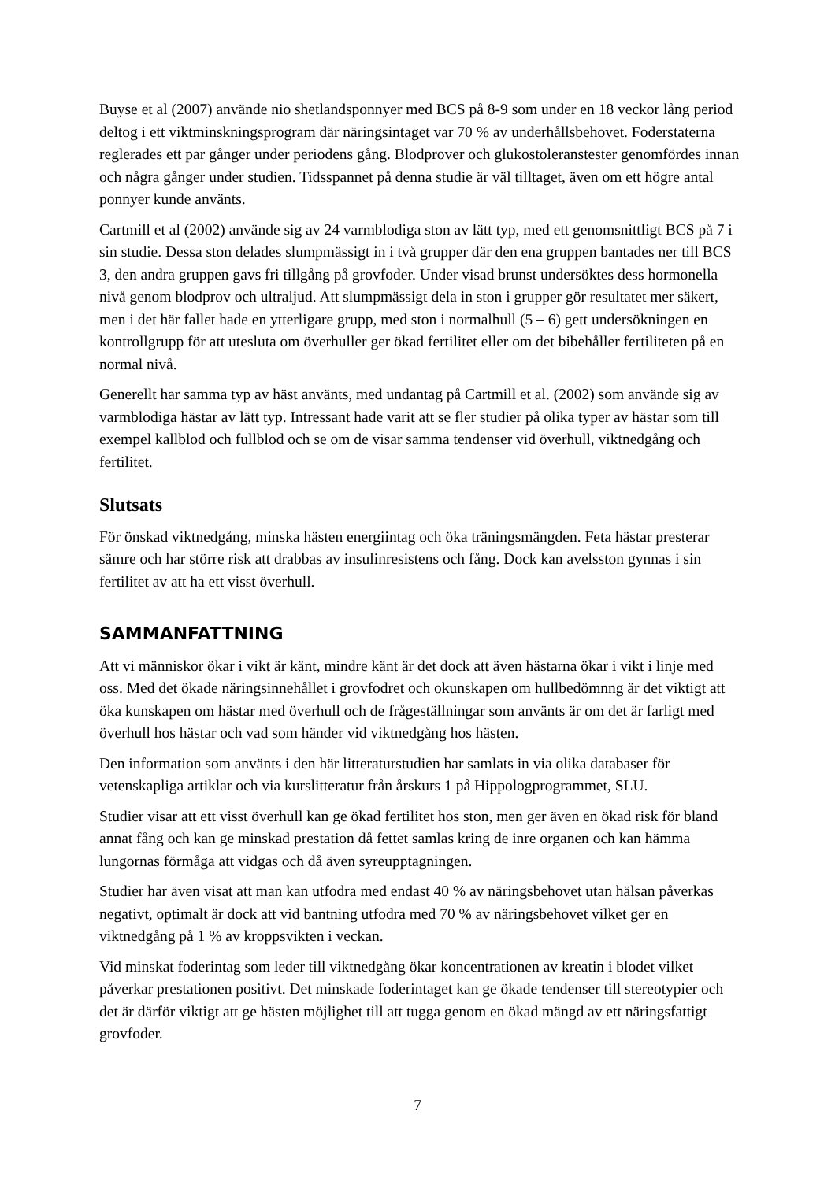Buyse et al (2007) använde nio shetlandsponnyer med BCS på 8-9 som under en 18 veckor lång period deltog i ett viktminskningsprogram där näringsintaget var 70 % av underhållsbehovet. Foderstaterna reglerades ett par gånger under periodens gång. Blodprover och glukostoleranstester genomfördes innan och några gånger under studien. Tidsspannet på denna studie är väl tilltaget, även om ett högre antal ponnyer kunde använts.
Cartmill et al (2002) använde sig av 24 varmblodiga ston av lätt typ, med ett genomsnittligt BCS på 7 i sin studie. Dessa ston delades slumpmässigt in i två grupper där den ena gruppen bantades ner till BCS 3, den andra gruppen gavs fri tillgång på grovfoder. Under visad brunst undersöktes dess hormonella nivå genom blodprov och ultraljud. Att slumpmässigt dela in ston i grupper gör resultatet mer säkert, men i det här fallet hade en ytterligare grupp, med ston i normalhull (5 – 6) gett undersökningen en kontrollgrupp för att utesluta om överhuller ger ökad fertilitet eller om det bibehåller fertiliteten på en normal nivå.
Generellt har samma typ av häst använts, med undantag på Cartmill et al. (2002) som använde sig av varmblodiga hästar av lätt typ. Intressant hade varit att se fler studier på olika typer av hästar som till exempel kallblod och fullblod och se om de visar samma tendenser vid överhull, viktnedgång och fertilitet.
Slutsats
För önskad viktnedgång, minska hästen energiintag och öka träningsmängden. Feta hästar presterar sämre och har större risk att drabbas av insulinresistens och fång. Dock kan avelsston gynnas i sin fertilitet av att ha ett visst överhull.
SAMMANFATTNING
Att vi människor ökar i vikt är känt, mindre känt är det dock att även hästarna ökar i vikt i linje med oss. Med det ökade näringsinnehållet i grovfodret och okunskapen om hullbedömnng är det viktigt att öka kunskapen om hästar med överhull och de frågeställningar som använts är om det är farligt med överhull hos hästar och vad som händer vid viktnedgång hos hästen.
Den information som använts i den här litteraturstudien har samlats in via olika databaser för vetenskapliga artiklar och via kurslitteratur från årskurs 1 på Hippologprogrammet, SLU.
Studier visar att ett visst överhull kan ge ökad fertilitet hos ston, men ger även en ökad risk för bland annat fång och kan ge minskad prestation då fettet samlas kring de inre organen och kan hämma lungornas förmåga att vidgas och då även syreupptagningen.
Studier har även visat att man kan utfodra med endast 40 % av näringsbehovet utan hälsan påverkas negativt, optimalt är dock att vid bantning utfodra med 70 % av näringsbehovet vilket ger en viktnedgång på 1 % av kroppsvikten i veckan.
Vid minskat foderintag som leder till viktnedgång ökar koncentrationen av kreatin i blodet vilket påverkar prestationen positivt. Det minskade foderintaget kan ge ökade tendenser till stereotypier och det är därför viktigt att ge hästen möjlighet till att tugga genom en ökad mängd av ett näringsfattigt grovfoder.
7